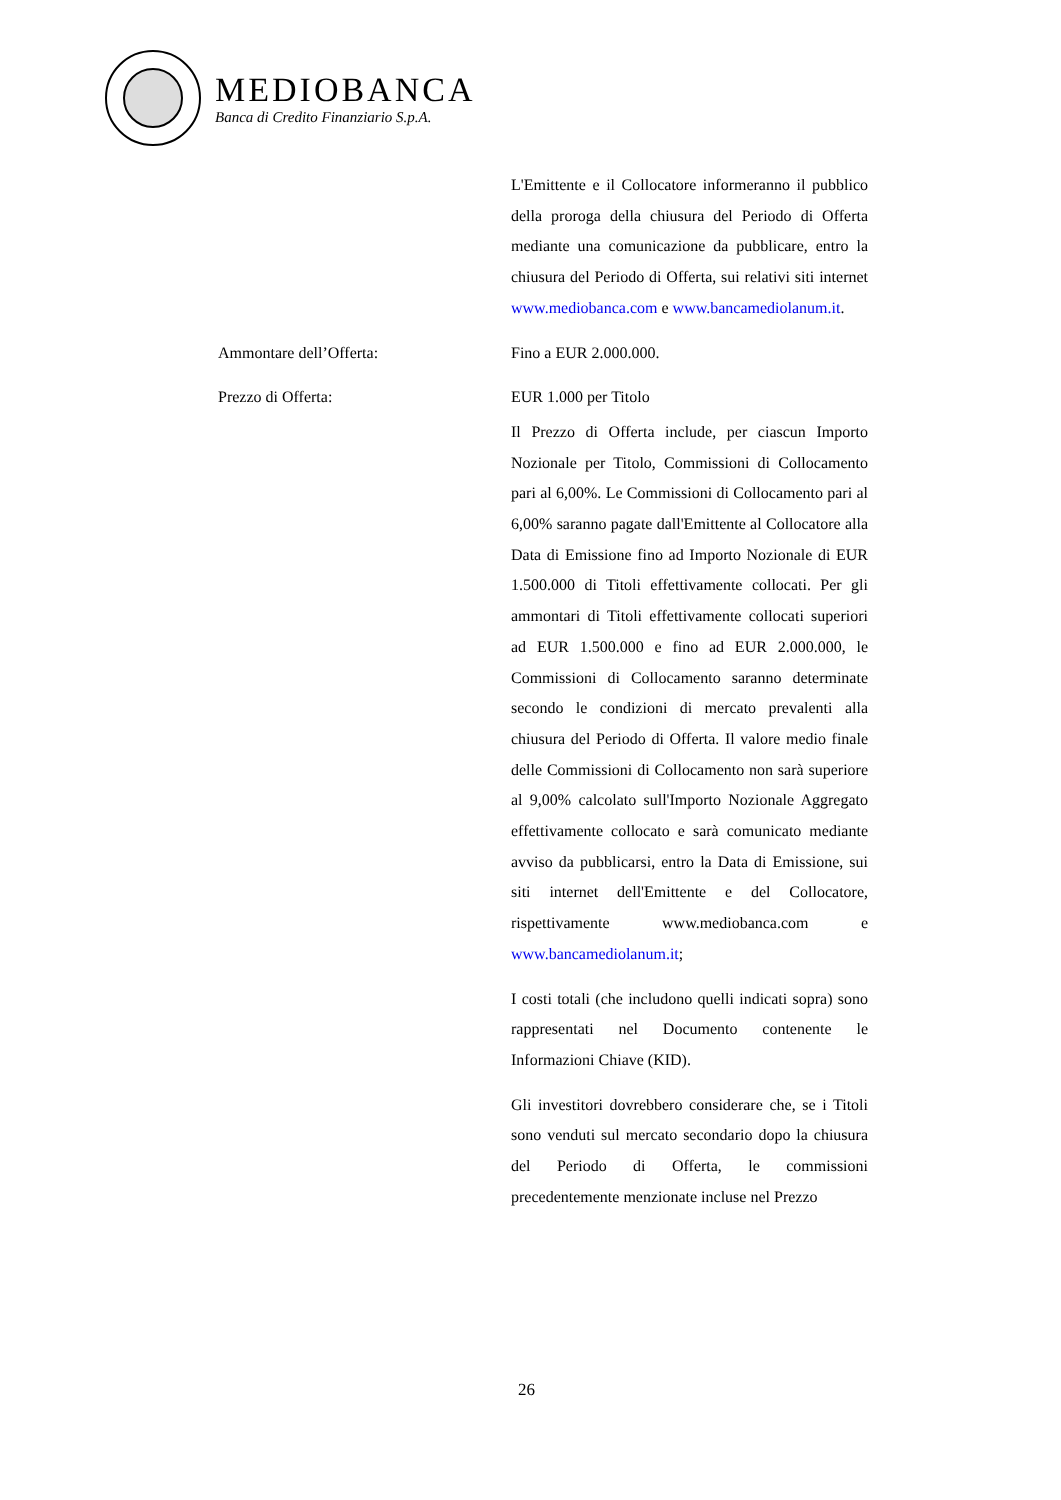MEDIOBANCA
Banca di Credito Finanziario S.p.A.
L'Emittente e il Collocatore informeranno il pubblico della proroga della chiusura del Periodo di Offerta mediante una comunicazione da pubblicare, entro la chiusura del Periodo di Offerta, sui relativi siti internet www.mediobanca.com e www.bancamediolanum.it.
Ammontare dell’Offerta: Fino a EUR 2.000.000.
Prezzo di Offerta: EUR 1.000 per Titolo
Il Prezzo di Offerta include, per ciascun Importo Nozionale per Titolo, Commissioni di Collocamento pari al 6,00%. Le Commissioni di Collocamento pari al 6,00% saranno pagate dall'Emittente al Collocatore alla Data di Emissione fino ad Importo Nozionale di EUR 1.500.000 di Titoli effettivamente collocati. Per gli ammontari di Titoli effettivamente collocati superiori ad EUR 1.500.000 e fino ad EUR 2.000.000, le Commissioni di Collocamento saranno determinate secondo le condizioni di mercato prevalenti alla chiusura del Periodo di Offerta. Il valore medio finale delle Commissioni di Collocamento non sarà superiore al 9,00% calcolato sull'Importo Nozionale Aggregato effettivamente collocato e sarà comunicato mediante avviso da pubblicarsi, entro la Data di Emissione, sui siti internet dell'Emittente e del Collocatore, rispettivamente www.mediobanca.com e www.bancamediolanum.it;
I costi totali (che includono quelli indicati sopra) sono rappresentati nel Documento contenente le Informazioni Chiave (KID).
Gli investitori dovrebbero considerare che, se i Titoli sono venduti sul mercato secondario dopo la chiusura del Periodo di Offerta, le commissioni precedentemente menzionate incluse nel Prezzo
26